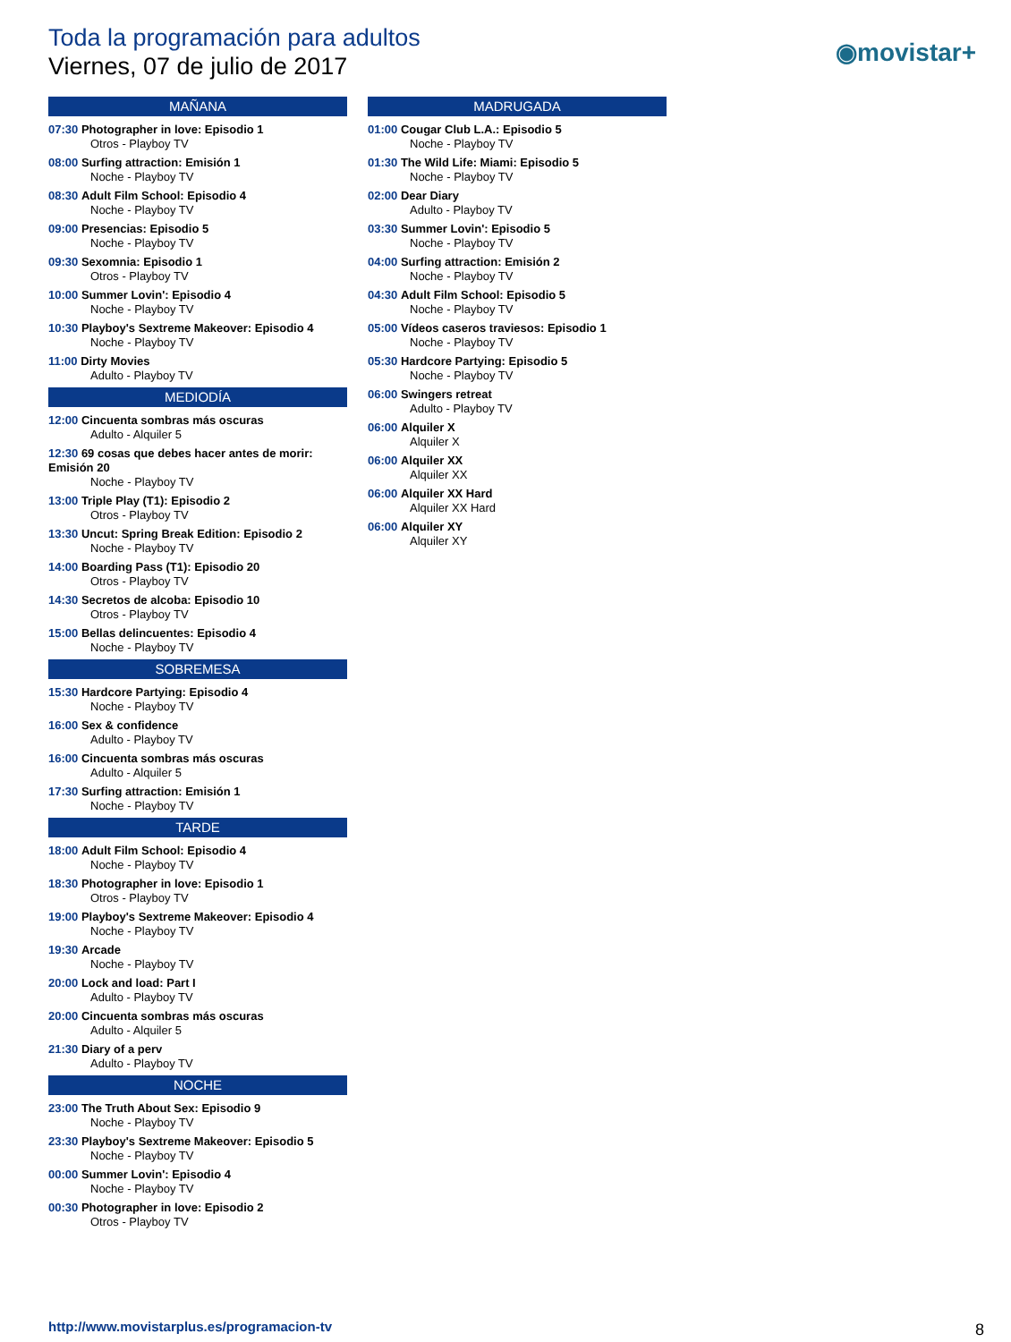Toda la programación para adultos
Viernes, 07 de julio de 2017
◉movistar+
MAÑANA
07:30 Photographer in love: Episodio 1
Otros - Playboy TV
08:00 Surfing attraction: Emisión 1
Noche - Playboy TV
08:30 Adult Film School: Episodio 4
Noche - Playboy TV
09:00 Presencias: Episodio 5
Noche - Playboy TV
09:30 Sexomnia: Episodio 1
Otros - Playboy TV
10:00 Summer Lovin': Episodio 4
Noche - Playboy TV
10:30 Playboy's Sextreme Makeover: Episodio 4
Noche - Playboy TV
11:00 Dirty Movies
Adulto - Playboy TV
MEDIODÍA
12:00 Cincuenta sombras más oscuras
Adulto - Alquiler 5
12:30 69 cosas que debes hacer antes de morir: Emisión 20
Noche - Playboy TV
13:00 Triple Play (T1): Episodio 2
Otros - Playboy TV
13:30 Uncut: Spring Break Edition: Episodio 2
Noche - Playboy TV
14:00 Boarding Pass (T1): Episodio 20
Otros - Playboy TV
14:30 Secretos de alcoba: Episodio 10
Otros - Playboy TV
15:00 Bellas delincuentes: Episodio 4
Noche - Playboy TV
SOBREMESA
15:30 Hardcore Partying: Episodio 4
Noche - Playboy TV
16:00 Sex & confidence
Adulto - Playboy TV
16:00 Cincuenta sombras más oscuras
Adulto - Alquiler 5
17:30 Surfing attraction: Emisión 1
Noche - Playboy TV
TARDE
18:00 Adult Film School: Episodio 4
Noche - Playboy TV
18:30 Photographer in love: Episodio 1
Otros - Playboy TV
19:00 Playboy's Sextreme Makeover: Episodio 4
Noche - Playboy TV
19:30 Arcade
Noche - Playboy TV
20:00 Lock and load: Part I
Adulto - Playboy TV
20:00 Cincuenta sombras más oscuras
Adulto - Alquiler 5
21:30 Diary of a perv
Adulto - Playboy TV
NOCHE
23:00 The Truth About Sex: Episodio 9
Noche - Playboy TV
23:30 Playboy's Sextreme Makeover: Episodio 5
Noche - Playboy TV
00:00 Summer Lovin': Episodio 4
Noche - Playboy TV
00:30 Photographer in love: Episodio 2
Otros - Playboy TV
MADRUGADA
01:00 Cougar Club L.A.: Episodio 5
Noche - Playboy TV
01:30 The Wild Life: Miami: Episodio 5
Noche - Playboy TV
02:00 Dear Diary
Adulto - Playboy TV
03:30 Summer Lovin': Episodio 5
Noche - Playboy TV
04:00 Surfing attraction: Emisión 2
Noche - Playboy TV
04:30 Adult Film School: Episodio 5
Noche - Playboy TV
05:00 Vídeos caseros traviesos: Episodio 1
Noche - Playboy TV
05:30 Hardcore Partying: Episodio 5
Noche - Playboy TV
06:00 Swingers retreat
Adulto - Playboy TV
06:00 Alquiler X
Alquiler X
06:00 Alquiler XX
Alquiler XX
06:00 Alquiler XX Hard
Alquiler XX Hard
06:00 Alquiler XY
Alquiler XY
http://www.movistarplus.es/programacion-tv
8